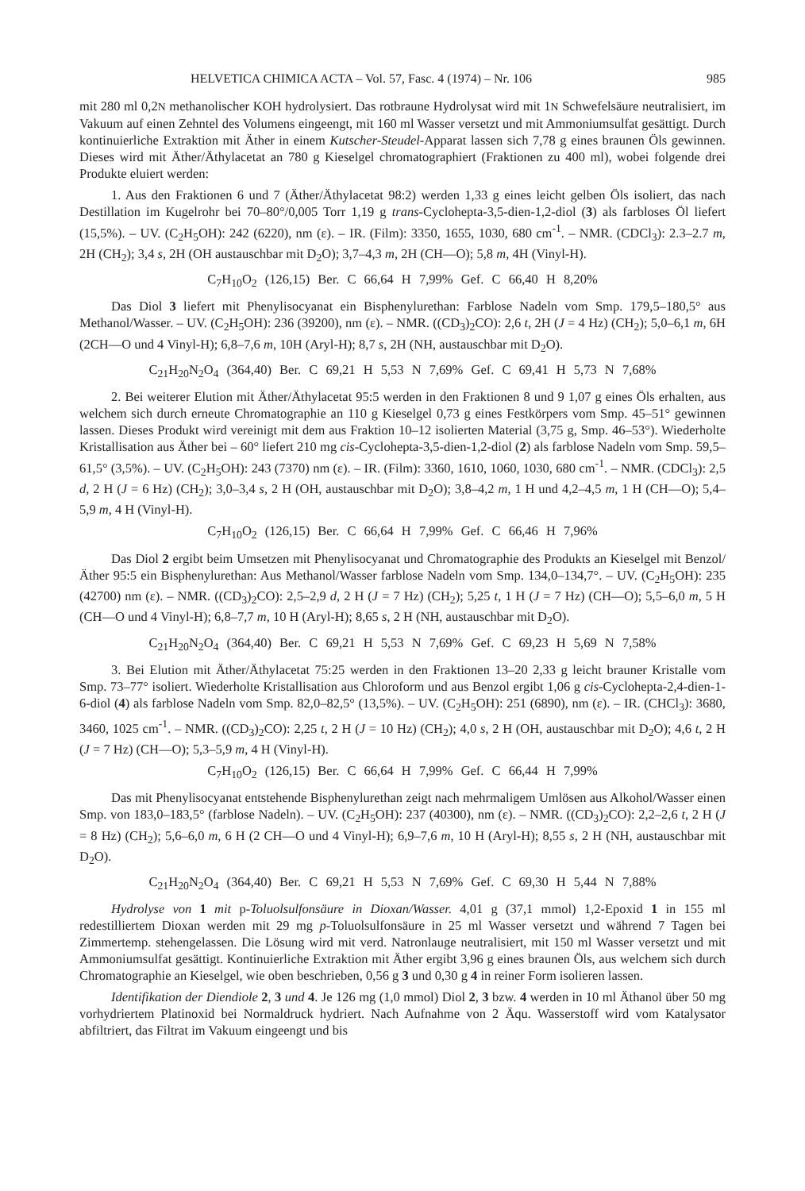HELVETICA CHIMICA ACTA – Vol. 57, Fasc. 4 (1974) – Nr. 106 985
mit 280 ml 0,2N methanolischer KOH hydrolysiert. Das rotbraune Hydrolysat wird mit 1N Schwefelsäure neutralisiert, im Vakuum auf einen Zehntel des Volumens eingeengt, mit 160 ml Wasser versetzt und mit Ammoniumsulfat gesättigt. Durch kontinuierliche Extraktion mit Äther in einem Kutscher-Steudel-Apparat lassen sich 7,78 g eines braunen Öls gewinnen. Dieses wird mit Äther/Äthylacetat an 780 g Kieselgel chromatographiert (Fraktionen zu 400 ml), wobei folgende drei Produkte eluiert werden:
1. Aus den Fraktionen 6 und 7 (Äther/Äthylacetat 98:2) werden 1,33 g eines leicht gelben Öls isoliert, das nach Destillation im Kugelrohr bei 70–80°/0,005 Torr 1,19 g trans-Cyclohepta-3,5-dien-1,2-diol (3) als farbloses Öl liefert (15,5%). – UV. (C<sub>2</sub>H<sub>5</sub>OH): 242 (6220), nm (ε). – IR. (Film): 3350, 1655, 1030, 680 cm<sup>-1</sup>. – NMR. (CDCl<sub>3</sub>): 2.3–2.7 m, 2H (CH<sub>2</sub>); 3,4 s, 2H (OH austauschbar mit D<sub>2</sub>O); 3,7–4,3 m, 2H (CH—O); 5,8 m, 4H (Vinyl-H).
C<sub>7</sub>H<sub>10</sub>O<sub>2</sub> (126,15) Ber. C 66,64 H 7,99% Gef. C 66,40 H 8,20%
Das Diol 3 liefert mit Phenylisocyanat ein Bisphenylurethan: Farblose Nadeln vom Smp. 179,5–180,5° aus Methanol/Wasser. – UV. (C<sub>2</sub>H<sub>5</sub>OH): 236 (39200), nm (ε). – NMR. ((CD<sub>3</sub>)<sub>2</sub>CO): 2,6 t, 2H (J = 4 Hz) (CH<sub>2</sub>); 5,0–6,1 m, 6H (2CH—O und 4 Vinyl-H); 6,8–7,6 m, 10H (Aryl-H); 8,7 s, 2H (NH, austauschbar mit D<sub>2</sub>O).
C<sub>21</sub>H<sub>20</sub>N<sub>2</sub>O<sub>4</sub> (364,40) Ber. C 69,21 H 5,53 N 7,69% Gef. C 69,41 H 5,73 N 7,68%
2. Bei weiterer Elution mit Äther/Äthylacetat 95:5 werden in den Fraktionen 8 und 9 1,07 g eines Öls erhalten, aus welchem sich durch erneute Chromatographie an 110 g Kieselgel 0,73 g eines Festkörpers vom Smp. 45–51° gewinnen lassen. Dieses Produkt wird vereinigt mit dem aus Fraktion 10–12 isolierten Material (3,75 g, Smp. 46–53°). Wiederholte Kristallisation aus Äther bei – 60° liefert 210 mg cis-Cyclohepta-3,5-dien-1,2-diol (2) als farblose Nadeln vom Smp. 59,5–61,5° (3,5%). – UV. (C<sub>2</sub>H<sub>5</sub>OH): 243 (7370) nm (ε). – IR. (Film): 3360, 1610, 1060, 1030, 680 cm<sup>-1</sup>. – NMR. (CDCl<sub>3</sub>): 2,5 d, 2 H (J = 6 Hz) (CH<sub>2</sub>); 3,0–3,4 s, 2 H (OH, austauschbar mit D<sub>2</sub>O); 3,8–4,2 m, 1 H und 4,2–4,5 m, 1 H (CH—O); 5,4–5,9 m, 4 H (Vinyl-H).
C<sub>7</sub>H<sub>10</sub>O<sub>2</sub> (126,15) Ber. C 66,64 H 7,99% Gef. C 66,46 H 7,96%
Das Diol 2 ergibt beim Umsetzen mit Phenylisocyanat und Chromatographie des Produkts an Kieselgel mit Benzol/Äther 95:5 ein Bisphenylurethan: Aus Methanol/Wasser farblose Nadeln vom Smp. 134,0–134,7°. – UV. (C<sub>2</sub>H<sub>5</sub>OH): 235 (42700) nm (ε). – NMR. ((CD<sub>3</sub>)<sub>2</sub>CO): 2,5–2,9 d, 2 H (J = 7 Hz) (CH<sub>2</sub>); 5,25 t, 1 H (J = 7 Hz) (CH—O); 5,5–6,0 m, 5 H (CH—O und 4 Vinyl-H); 6,8–7,7 m, 10 H (Aryl-H); 8,65 s, 2 H (NH, austauschbar mit D<sub>2</sub>O).
C<sub>21</sub>H<sub>20</sub>N<sub>2</sub>O<sub>4</sub> (364,40) Ber. C 69,21 H 5,53 N 7,69% Gef. C 69,23 H 5,69 N 7,58%
3. Bei Elution mit Äther/Äthylacetat 75:25 werden in den Fraktionen 13–20 2,33 g leicht brauner Kristalle vom Smp. 73–77° isoliert. Wiederholte Kristallisation aus Chloroform und aus Benzol ergibt 1,06 g cis-Cyclohepta-2,4-dien-1-6-diol (4) als farblose Nadeln vom Smp. 82,0–82,5° (13,5%). – UV. (C<sub>2</sub>H<sub>5</sub>OH): 251 (6890), nm (ε). – IR. (CHCl<sub>3</sub>): 3680, 3460, 1025 cm<sup>-1</sup>. – NMR. ((CD<sub>3</sub>)<sub>2</sub>CO): 2,25 t, 2 H (J = 10 Hz) (CH<sub>2</sub>); 4,0 s, 2 H (OH, austauschbar mit D<sub>2</sub>O); 4,6 t, 2 H (J = 7 Hz) (CH—O); 5,3–5,9 m, 4 H (Vinyl-H).
C<sub>7</sub>H<sub>10</sub>O<sub>2</sub> (126,15) Ber. C 66,64 H 7,99% Gef. C 66,44 H 7,99%
Das mit Phenylisocyanat entstehende Bisphenylurethan zeigt nach mehrmaligem Umlösen aus Alkohol/Wasser einen Smp. von 183,0–183,5° (farblose Nadeln). – UV. (C<sub>2</sub>H<sub>5</sub>OH): 237 (40300), nm (ε). – NMR. ((CD<sub>3</sub>)<sub>2</sub>CO): 2,2–2,6 t, 2 H (J = 8 Hz) (CH<sub>2</sub>); 5,6–6,0 m, 6 H (2 CH—O und 4 Vinyl-H); 6,9–7,6 m, 10 H (Aryl-H); 8,55 s, 2 H (NH, austauschbar mit D<sub>2</sub>O).
C<sub>21</sub>H<sub>20</sub>N<sub>2</sub>O<sub>4</sub> (364,40) Ber. C 69,21 H 5,53 N 7,69% Gef. C 69,30 H 5,44 N 7,88%
Hydrolyse von 1 mit p-Toluolsulfonsäure in Dioxan/Wasser. 4,01 g (37,1 mmol) 1,2-Epoxid 1 in 155 ml redestilliertem Dioxan werden mit 29 mg p-Toluolsulfonsäure in 25 ml Wasser versetzt und während 7 Tagen bei Zimmertemp. stehengelassen. Die Lösung wird mit verd. Natronlauge neutralisiert, mit 150 ml Wasser versetzt und mit Ammoniumsulfat gesättigt. Kontinuierliche Extraktion mit Äther ergibt 3,96 g eines braunen Öls, aus welchem sich durch Chromatographie an Kieselgel, wie oben beschrieben, 0,56 g 3 und 0,30 g 4 in reiner Form isolieren lassen.
Identifikation der Diendiole 2, 3 und 4. Je 126 mg (1,0 mmol) Diol 2, 3 bzw. 4 werden in 10 ml Äthanol über 50 mg vorhydriertem Platinoxid bei Normaldruck hydriert. Nach Aufnahme von 2 Äqu. Wasserstoff wird vom Katalysator abfiltriert, das Filtrat im Vakuum eingeengt und bis